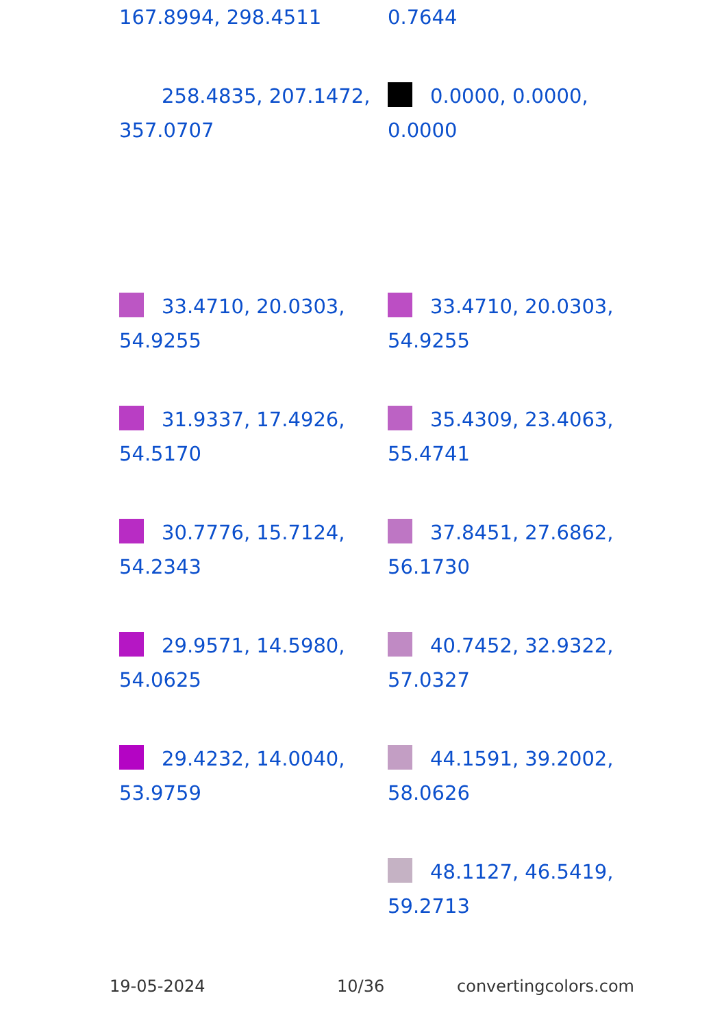167.8994, 298.4511 0.7644
258.4835, 207.1472, 357.0707
0.0000, 0.0000, 0.0000
33.4710, 20.0303, 54.9255
33.4710, 20.0303, 54.9255
31.9337, 17.4926, 54.5170
35.4309, 23.4063, 55.4741
30.7776, 15.7124, 54.2343
37.8451, 27.6862, 56.1730
29.9571, 14.5980, 54.0625
40.7452, 32.9322, 57.0327
29.4232, 14.0040, 53.9759
44.1591, 39.2002, 58.0626
48.1127, 46.5419, 59.2713
19-05-2024 10/36 convertingcolors.com